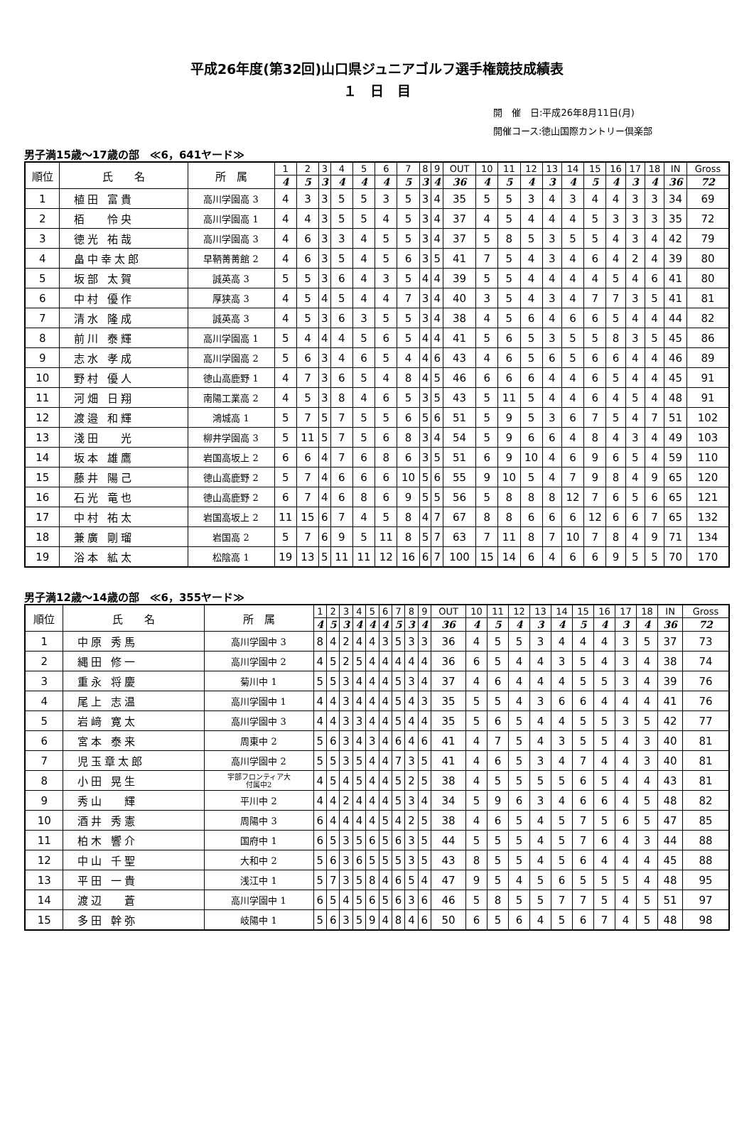平成26年度(第32回)山口県ジュニアゴルフ選手権競技成績表
１　日　目
開　催　日:平成26年8月11日(月)
開催コース:徳山国際カントリー倶楽部
男子満15歳～17歳の部　≪6，641ヤード≫
| 順位 | 氏 名 | 所 属 | 1 | 2 | 3 | 4 | 5 | 6 | 7 | 8 | 9 | OUT | 10 | 11 | 12 | 13 | 14 | 15 | 16 | 17 | 18 | IN | Gross |
| --- | --- | --- | --- | --- | --- | --- | --- | --- | --- | --- | --- | --- | --- | --- | --- | --- | --- | --- | --- | --- | --- | --- | --- |
| | | | 4 | 5 | 3 | 4 | 4 | 4 | 5 | 3 | 4 | 36 | 4 | 5 | 4 | 3 | 4 | 5 | 4 | 3 | 4 | 36 | 72 |
| 1 | 植田 富貴 | 高川学園高 3 | 4 | 3 | 3 | 5 | 5 | 3 | 5 | 3 | 4 | 35 | 5 | 5 | 3 | 4 | 3 | 4 | 4 | 3 | 3 | 34 | 69 |
| 2 | 栢 怜央 | 高川学園高 1 | 4 | 4 | 3 | 5 | 5 | 4 | 5 | 3 | 4 | 37 | 4 | 5 | 4 | 4 | 4 | 5 | 3 | 3 | 3 | 35 | 72 |
| 3 | 徳光 祐哉 | 高川学園高 3 | 4 | 6 | 3 | 3 | 4 | 5 | 5 | 3 | 4 | 37 | 5 | 8 | 5 | 3 | 5 | 5 | 4 | 3 | 4 | 42 | 79 |
| 4 | 畠中幸太郎 | 早鞆菁菁館 2 | 4 | 6 | 3 | 5 | 4 | 5 | 6 | 3 | 5 | 41 | 7 | 5 | 4 | 3 | 4 | 6 | 4 | 2 | 4 | 39 | 80 |
| 5 | 坂部 太賀 | 誠英高 3 | 5 | 5 | 3 | 6 | 4 | 3 | 5 | 4 | 4 | 39 | 5 | 5 | 4 | 4 | 4 | 4 | 5 | 4 | 6 | 41 | 80 |
| 6 | 中村 優作 | 厚狭高 3 | 4 | 5 | 4 | 5 | 4 | 4 | 7 | 3 | 4 | 40 | 3 | 5 | 4 | 3 | 4 | 7 | 7 | 3 | 5 | 41 | 81 |
| 7 | 清水 隆成 | 誠英高 3 | 4 | 5 | 3 | 6 | 3 | 5 | 5 | 3 | 4 | 38 | 4 | 5 | 6 | 4 | 6 | 6 | 5 | 4 | 4 | 44 | 82 |
| 8 | 前川 泰輝 | 高川学園高 1 | 5 | 4 | 4 | 4 | 5 | 6 | 5 | 4 | 4 | 41 | 5 | 6 | 5 | 3 | 5 | 5 | 8 | 3 | 5 | 45 | 86 |
| 9 | 志水 孝成 | 高川学園高 2 | 5 | 6 | 3 | 4 | 6 | 5 | 4 | 4 | 6 | 43 | 4 | 6 | 5 | 6 | 5 | 6 | 6 | 4 | 4 | 46 | 89 |
| 10 | 野村 優人 | 徳山高鹿野 1 | 4 | 7 | 3 | 6 | 5 | 4 | 8 | 4 | 5 | 46 | 6 | 6 | 6 | 4 | 4 | 6 | 5 | 4 | 4 | 45 | 91 |
| 11 | 河畑 日翔 | 南陽工業高 2 | 4 | 5 | 3 | 8 | 4 | 6 | 5 | 3 | 5 | 43 | 5 | 11 | 5 | 4 | 4 | 6 | 4 | 5 | 4 | 48 | 91 |
| 12 | 渡邉 和輝 | 鴻城高 1 | 5 | 7 | 5 | 7 | 5 | 5 | 6 | 5 | 6 | 51 | 5 | 9 | 5 | 3 | 6 | 7 | 5 | 4 | 7 | 51 | 102 |
| 13 | 淺田 光 | 柳井学園高 3 | 5 | 11 | 5 | 7 | 5 | 6 | 8 | 3 | 4 | 54 | 5 | 9 | 6 | 6 | 4 | 8 | 4 | 3 | 4 | 49 | 103 |
| 14 | 坂本 雄鷹 | 岩国高坂上 2 | 6 | 6 | 4 | 7 | 6 | 8 | 6 | 3 | 5 | 51 | 6 | 9 | 10 | 4 | 6 | 9 | 6 | 5 | 4 | 59 | 110 |
| 15 | 藤井 陽己 | 徳山高鹿野 2 | 5 | 7 | 4 | 6 | 6 | 6 | 10 | 5 | 6 | 55 | 9 | 10 | 5 | 4 | 7 | 9 | 8 | 4 | 9 | 65 | 120 |
| 16 | 石光 竜也 | 徳山高鹿野 2 | 6 | 7 | 4 | 6 | 8 | 6 | 9 | 5 | 5 | 56 | 5 | 8 | 8 | 8 | 12 | 7 | 6 | 5 | 6 | 65 | 121 |
| 17 | 中村 祐太 | 岩国高坂上 2 | 11 | 15 | 6 | 7 | 4 | 5 | 8 | 4 | 7 | 67 | 8 | 8 | 6 | 6 | 6 | 12 | 6 | 6 | 7 | 65 | 132 |
| 18 | 兼廣 剛瑠 | 岩国高 2 | 5 | 7 | 6 | 9 | 5 | 11 | 8 | 5 | 7 | 63 | 7 | 11 | 8 | 7 | 10 | 7 | 8 | 4 | 9 | 71 | 134 |
| 19 | 浴本 絋太 | 松陰高 1 | 19 | 13 | 5 | 11 | 11 | 12 | 16 | 6 | 7 | 100 | 15 | 14 | 6 | 4 | 6 | 6 | 9 | 5 | 5 | 70 | 170 |
男子満12歳～14歳の部　≪6，355ヤード≫
| 順位 | 氏 名 | 所 属 | 1 | 2 | 3 | 4 | 5 | 6 | 7 | 8 | 9 | OUT | 10 | 11 | 12 | 13 | 14 | 15 | 16 | 17 | 18 | IN | Gross |
| --- | --- | --- | --- | --- | --- | --- | --- | --- | --- | --- | --- | --- | --- | --- | --- | --- | --- | --- | --- | --- | --- | --- | --- |
| | | | 4 | 5 | 3 | 4 | 4 | 4 | 5 | 3 | 4 | 36 | 4 | 5 | 4 | 3 | 4 | 5 | 4 | 3 | 4 | 36 | 72 |
| 1 | 中原 秀馬 | 高川学園中 3 | 8 | 4 | 2 | 4 | 4 | 3 | 5 | 3 | 3 | 36 | 4 | 5 | 5 | 3 | 4 | 4 | 4 | 3 | 5 | 37 | 73 |
| 2 | 縄田 修一 | 高川学園中 2 | 4 | 5 | 2 | 5 | 4 | 4 | 4 | 4 | 4 | 36 | 6 | 5 | 4 | 4 | 3 | 5 | 4 | 3 | 4 | 38 | 74 |
| 3 | 重永 将慶 | 菊川中 1 | 5 | 5 | 3 | 4 | 4 | 4 | 5 | 3 | 4 | 37 | 4 | 6 | 4 | 4 | 4 | 5 | 5 | 3 | 4 | 39 | 76 |
| 4 | 尾上 志温 | 高川学園中 1 | 4 | 4 | 3 | 4 | 4 | 4 | 5 | 4 | 3 | 35 | 5 | 5 | 4 | 3 | 6 | 6 | 4 | 4 | 4 | 41 | 76 |
| 5 | 岩﨑 寛太 | 高川学園中 3 | 4 | 4 | 3 | 3 | 4 | 4 | 5 | 4 | 4 | 35 | 5 | 6 | 5 | 4 | 4 | 5 | 5 | 3 | 5 | 42 | 77 |
| 6 | 宮本 泰来 | 周東中 2 | 5 | 6 | 3 | 4 | 3 | 4 | 6 | 4 | 6 | 41 | 4 | 7 | 5 | 4 | 3 | 5 | 5 | 4 | 3 | 40 | 81 |
| 7 | 児玉章太郎 | 高川学園中 2 | 5 | 5 | 3 | 5 | 4 | 4 | 7 | 3 | 5 | 41 | 4 | 6 | 5 | 3 | 4 | 7 | 4 | 4 | 3 | 40 | 81 |
| 8 | 小田 晃生 | 宇部フロンティア大 付属中2 | 4 | 5 | 4 | 5 | 4 | 4 | 5 | 2 | 5 | 38 | 4 | 5 | 5 | 5 | 5 | 6 | 5 | 4 | 4 | 43 | 81 |
| 9 | 秀山 輝 | 平川中 2 | 4 | 4 | 2 | 4 | 4 | 4 | 5 | 3 | 4 | 34 | 5 | 9 | 6 | 3 | 4 | 6 | 6 | 4 | 5 | 48 | 82 |
| 10 | 酒井 秀憲 | 周陽中 3 | 6 | 4 | 4 | 4 | 4 | 5 | 4 | 2 | 5 | 38 | 4 | 6 | 5 | 4 | 5 | 7 | 5 | 6 | 5 | 47 | 85 |
| 11 | 柏木 響介 | 国府中 1 | 6 | 5 | 3 | 5 | 6 | 5 | 6 | 3 | 5 | 44 | 5 | 5 | 5 | 4 | 5 | 7 | 6 | 4 | 3 | 44 | 88 |
| 12 | 中山 千聖 | 大和中 2 | 5 | 6 | 3 | 6 | 5 | 5 | 5 | 3 | 5 | 43 | 8 | 5 | 5 | 4 | 5 | 6 | 4 | 4 | 4 | 45 | 88 |
| 13 | 平田 一貴 | 浅江中 1 | 5 | 7 | 3 | 5 | 8 | 4 | 6 | 5 | 4 | 47 | 9 | 5 | 4 | 5 | 6 | 5 | 5 | 5 | 4 | 48 | 95 |
| 14 | 渡辺 蒼 | 高川学園中 1 | 6 | 5 | 4 | 5 | 6 | 5 | 6 | 3 | 6 | 46 | 5 | 8 | 5 | 5 | 7 | 7 | 5 | 4 | 5 | 51 | 97 |
| 15 | 多田 幹弥 | 岐陽中 1 | 5 | 6 | 3 | 5 | 9 | 4 | 8 | 4 | 6 | 50 | 6 | 5 | 6 | 4 | 5 | 6 | 7 | 4 | 5 | 48 | 98 |